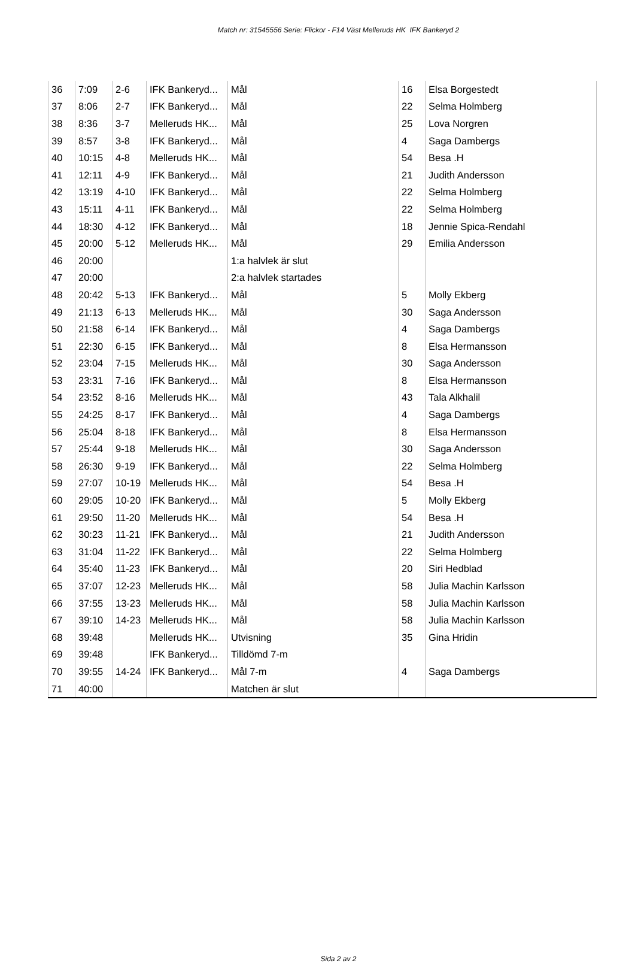Match nr: 31545556 Serie: Flickor - F14 Väst Melleruds HK IFK Bankeryd 2
| 36 | 7:09 | 2-6 | IFK Bankeryd... | Mål | 16 | Elsa Borgestedt |
| 37 | 8:06 | 2-7 | IFK Bankeryd... | Mål | 22 | Selma Holmberg |
| 38 | 8:36 | 3-7 | Melleruds HK... | Mål | 25 | Lova Norgren |
| 39 | 8:57 | 3-8 | IFK Bankeryd... | Mål | 4 | Saga Dambergs |
| 40 | 10:15 | 4-8 | Melleruds HK... | Mål | 54 | Besa .H |
| 41 | 12:11 | 4-9 | IFK Bankeryd... | Mål | 21 | Judith Andersson |
| 42 | 13:19 | 4-10 | IFK Bankeryd... | Mål | 22 | Selma Holmberg |
| 43 | 15:11 | 4-11 | IFK Bankeryd... | Mål | 22 | Selma Holmberg |
| 44 | 18:30 | 4-12 | IFK Bankeryd... | Mål | 18 | Jennie Spica-Rendahl |
| 45 | 20:00 | 5-12 | Melleruds HK... | Mål | 29 | Emilia Andersson |
| 46 | 20:00 | | | 1:a halvlek är slut | | |
| 47 | 20:00 | | | 2:a halvlek startades | | |
| 48 | 20:42 | 5-13 | IFK Bankeryd... | Mål | 5 | Molly Ekberg |
| 49 | 21:13 | 6-13 | Melleruds HK... | Mål | 30 | Saga Andersson |
| 50 | 21:58 | 6-14 | IFK Bankeryd... | Mål | 4 | Saga Dambergs |
| 51 | 22:30 | 6-15 | IFK Bankeryd... | Mål | 8 | Elsa Hermansson |
| 52 | 23:04 | 7-15 | Melleruds HK... | Mål | 30 | Saga Andersson |
| 53 | 23:31 | 7-16 | IFK Bankeryd... | Mål | 8 | Elsa Hermansson |
| 54 | 23:52 | 8-16 | Melleruds HK... | Mål | 43 | Tala Alkhalil |
| 55 | 24:25 | 8-17 | IFK Bankeryd... | Mål | 4 | Saga Dambergs |
| 56 | 25:04 | 8-18 | IFK Bankeryd... | Mål | 8 | Elsa Hermansson |
| 57 | 25:44 | 9-18 | Melleruds HK... | Mål | 30 | Saga Andersson |
| 58 | 26:30 | 9-19 | IFK Bankeryd... | Mål | 22 | Selma Holmberg |
| 59 | 27:07 | 10-19 | Melleruds HK... | Mål | 54 | Besa .H |
| 60 | 29:05 | 10-20 | IFK Bankeryd... | Mål | 5 | Molly Ekberg |
| 61 | 29:50 | 11-20 | Melleruds HK... | Mål | 54 | Besa .H |
| 62 | 30:23 | 11-21 | IFK Bankeryd... | Mål | 21 | Judith Andersson |
| 63 | 31:04 | 11-22 | IFK Bankeryd... | Mål | 22 | Selma Holmberg |
| 64 | 35:40 | 11-23 | IFK Bankeryd... | Mål | 20 | Siri Hedblad |
| 65 | 37:07 | 12-23 | Melleruds HK... | Mål | 58 | Julia Machin Karlsson |
| 66 | 37:55 | 13-23 | Melleruds HK... | Mål | 58 | Julia Machin Karlsson |
| 67 | 39:10 | 14-23 | Melleruds HK... | Mål | 58 | Julia Machin Karlsson |
| 68 | 39:48 | | Melleruds HK... | Utvisning | 35 | Gina Hridin |
| 69 | 39:48 | | IFK Bankeryd... | Tilldömd 7-m | | |
| 70 | 39:55 | 14-24 | IFK Bankeryd... | Mål 7-m | 4 | Saga Dambergs |
| 71 | 40:00 | | | Matchen är slut | | |
Sida 2 av 2